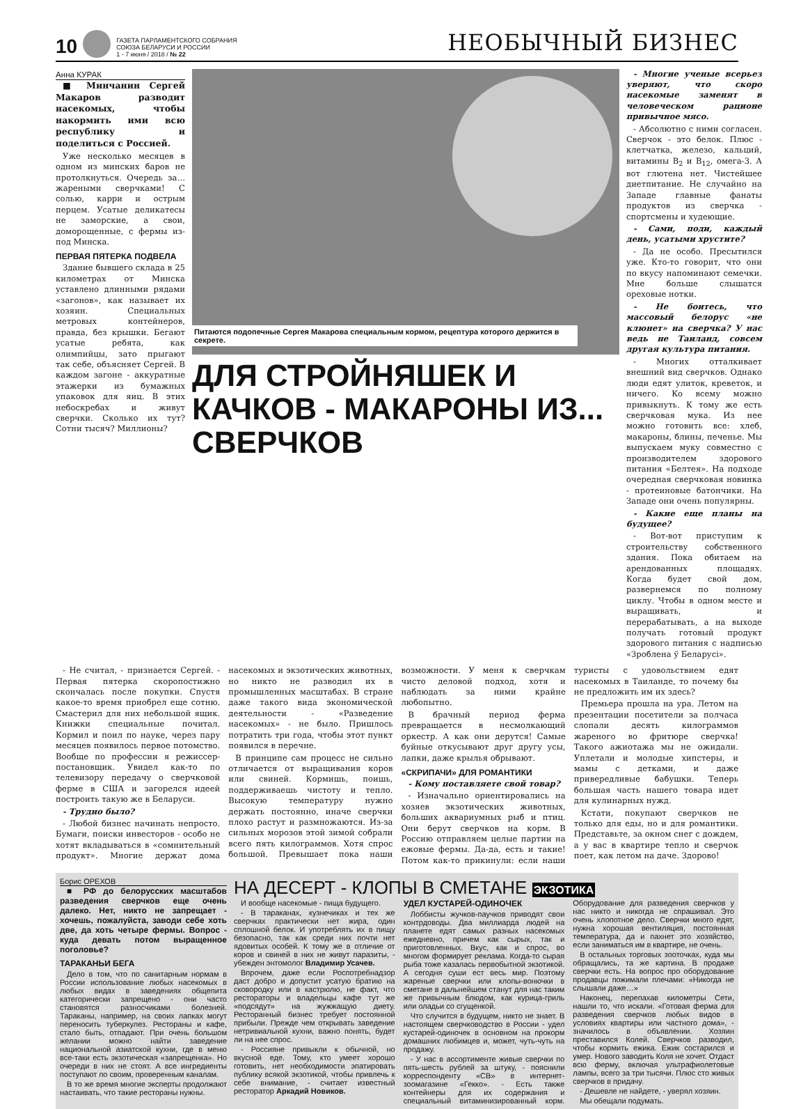10
ГАЗЕТА ПАРЛАМЕНТСКОГО СОБРАНИЯ
СОЮЗА БЕЛАРУСИ И РОССИИ
1 - 7 июня / 2018 / № 22
НЕОБЫЧНЫЙ БИЗНЕС
Анна КУРАК
■ Минчанин Сергей Макаров разводит насекомых, чтобы накормить ими всю республику и поделиться с Россией.
Уже несколько месяцев в одном из минских баров не протолкнуться. Очередь за… жареными сверчками! С солью, карри и острым перцем. Усатые деликатесы не заморские, а свои, доморощенные, с фермы из-под Минска.
ПЕРВАЯ ПЯТЕРКА ПОДВЕЛА
Здание бывшего склада в 25 километрах от Минска уставлено длинными рядами «загонов», как называет их хозяин. Специальных метровых контейнеров, правда, без крышки. Бегают усатые ребята, как олимпийцы, зато прыгают так себе, объясняет Сергей. В каждом загоне - аккуратные этажерки из бумажных упаковок для яиц. В этих небоскребах и живут сверчки. Сколько их тут? Сотни тысяч? Миллионы?
Питаются подопечные Сергея Макарова специальным кормом, рецептура которого держится в секрете.
ДЛЯ СТРОЙНЯШЕК И КАЧКОВ - МАКАРОНЫ ИЗ... СВЕРЧКОВ
- Многие ученые всерьез уверяют, что скоро насекомые заменят в человеческом рационе привычное мясо.
- Абсолютно с ними согласен. Сверчок - это белок. Плюс - клетчатка, железо, кальций, витамины B<sub>2</sub> и B<sub>12</sub>, омега-3. А вот глютена нет. Чистейшее диетпитание. Не случайно на Западе главные фанаты продуктов из сверчка - спортсмены и худеющие.
- Сами, поди, каждый день, усатыми хрустите?
- Да не особо. Пресытился уже. Кто-то говорит, что они по вкусу напоминают семечки. Мне больше слышатся ореховые нотки.
- Не боитесь, что массовый белорус «не клюнет» на сверчка? У нас ведь не Таиланд, совсем другая культура питания.
- Многих отталкивает внешний вид сверчков. Однако люди едят улиток, креветок, и ничего. Ко всему можно привыкнуть. К тому же есть сверчковая мука. Из нее можно готовить все: хлеб, макароны, блины, печенье. Мы выпускаем муку совместно с производителем здорового питания «Белтея». На подходе очередная сверчковая новинка - протеиновые батончики. На Западе они очень популярны.
- Какие еще планы на будущее?
- Вот-вот приступим к строительству собственного здания. Пока обитаем на арендованных площадях. Когда будет свой дом, развернемся по полному циклу. Чтобы в одном месте и выращивать, и перерабатывать, а на выходе получать готовый продукт здорового питания с надписью «Зроблена ў Беларусі».
- Не считал, - признается Сергей. - Первая пятерка скоропостижно скончалась после покупки. Спустя какое-то время приобрел еще сотню. Смастерил для них небольшой ящик. Книжки специальные почитал. Кормил и поил по науке, через пару месяцев появилось первое потомство. Вообще по профессии я режиссер-постановщик. Увидел как-то по телевизору передачу о сверчковой ферме в США и загорелся идеей построить такую же в Беларуси.
- Трудно было?
- Любой бизнес начинать непросто. Бумаги, поиски инвесторов - особо не хотят вкладываться в «сомнительный продукт». Многие держат дома насекомых и экзотических животных, но никто не разводил их в промышленных масштабах. В стране даже такого вида экономической деятельности - «Разведение насекомых» - не было. Пришлось потратить три года, чтобы этот пункт появился в перечне.
В принципе сам процесс не сильно отличается от выращивания коров или свиней. Кормишь, поишь, поддерживаешь чистоту и тепло. Высокую температуру нужно держать постоянно, иначе сверчки плохо растут и размножаются. Из-за сильных морозов этой зимой собрали всего пять килограммов. Хотя спрос большой. Превышает пока наши возможности. У меня к сверчкам чисто деловой подход, хотя и наблюдать за ними крайне любопытно.
В брачный период ферма превращается в несмолкающий оркестр. А как они дерутся! Самые буйные откусывают друг другу усы, лапки, даже крылья обрывают.
«СКРИПАЧИ» ДЛЯ РОМАНТИКИ
- Кому поставляете свой товар?
- Изначально ориентировались на хозяев экзотических животных, больших аквариумных рыб и птиц. Они берут сверчков на корм. В Россию отправляем целые партии на ежовые фермы. Да-да, есть и такие! Потом как-то прикинули: если наши туристы с удовольствием едят насекомых в Таиланде, то почему бы не предложить им их здесь?
Премьера прошла на ура. Летом на презентации посетители за полчаса слопали десять килограммов жареного во фритюре сверчка! Такого ажиотажа мы не ожидали. Уплетали и молодые хипстеры, и мамы с детками, и даже привередливые бабушки. Теперь большая часть нашего товара идет для кулинарных нужд.
Кстати, покупают сверчков не только для еды, но и для романтики. Представьте, за окном снег с дождем, а у вас в квартире тепло и сверчок поет, как летом на даче. Здорово!
Борис ОРЕХОВ
■ РФ до белорусских масштабов разведения сверчков еще очень далеко. Нет, никто не запрещает - хочешь, пожалуйста, заводи себе хоть две, да хоть четыре фермы. Вопрос - куда девать потом выращенное поголовье?
ТАРАКАНЬИ БЕГА
Дело в том, что по санитарным нормам в России использование любых насекомых в любых видах в заведениях общепита категорически запрещено - они часто становятся разносчиками болезней. Тараканы, например, на своих лапках могут переносить туберкулез. Рестораны и кафе, стало быть, отпадают. При очень большом желании можно найти заведение национальной азиатской кухни, где в меню все-таки есть экзотическая «запрещенка». Но очереди в них не стоят. А все ингредиенты поступают по своим, проверенным каналам.
В то же время многие эксперты продолжают настаивать, что такие рестораны нужны.
НА ДЕСЕРТ - КЛОПЫ В СМЕТАНЕ ЭКЗОТИКА
И вообще насекомые - пища будущего.
- В тараканах, кузнечиках и тех же сверчках практически нет жира, один сплошной белок. И употреблять их в пищу безопасно, так как среди них почти нет ядовитых особей. К тому же в отличие от коров и свиней в них не живут паразиты, - убежден энтомолог Владимир Усачев.
Впрочем, даже если Роспотребнадзор даст добро и допустит усатую братию на сковородку или в кастрюлю, не факт, что рестораторы и владельцы кафе тут же «подсядут» на жужжащую диету. Ресторанный бизнес требует постоянной прибыли. Прежде чем открывать заведение нетривиальной кухни, важно понять, будет ли на нее спрос.
- Россияне привыкли к обычной, но вкусной еде. Тому, кто умеет хорошо готовить, нет необходимости эпатировать публику всякой экзотикой, чтобы привлечь к себе внимание, - считает известный ресторатор Аркадий Новиков.
УДЕЛ КУСТАРЕЙ-ОДИНОЧЕК
Лоббисты жучков-паучков приводят свои контрдоводы. Два миллиарда людей на планете едят самых разных насекомых ежедневно, причем как сырых, так и приготовленных. Вкус, как и спрос, во многом формирует реклама. Когда-то сырая рыба тоже казалась первобытной экзотикой. А сегодня суши ест весь мир. Поэтому жареные сверчки или клопы-вонючки в сметане в дальнейшем станут для нас таким же привычным блюдом, как курица-гриль или оладьи со сгущенкой.
Что случится в будущем, никто не знает. В настоящем сверчководство в России - удел кустарей-одиночек в основном на прокорм домашних любимцев и, может, чуть-чуть на продажу.
- У нас в ассортименте живые сверчки по пять-шесть рублей за штуку, - пояснили корреспонденту «СВ» в интернет-зоомагазине «Гекко». - Есть также контейнеры для их содержания и специальный витаминизированный корм. Оборудование для разведения сверчков у нас никто и никогда не спрашивал. Это очень хлопотное дело. Сверчки много едят, нужна хорошая вентиляция, постоянная температура, да и пахнет это хозяйство, если заниматься им в квартире, не очень.
В остальных торговых зооточках, куда мы обращались, та же картина. В продаже сверчки есть. На вопрос про оборудование продавцы пожимали плечами: «Никогда не слышали даже…»
Наконец, перепахав километры Сети, нашли то, что искали. «Готовая ферма для разведения сверчков любых видов в условиях квартиры или частного дома», - значилось в объявлении. Хозяин преставился Колей. Сверчков разводил, чтобы кормить ежика. Ежик состарился и умер. Нового заводить Коля не хочет. Отдаст всю ферму, включая ультрафиолетовые лампы, всего за три тысячи. Плюс сто живых сверчков в придачу.
- Дешевле не найдете, - уверял хозяин.
Мы обещали подумать.